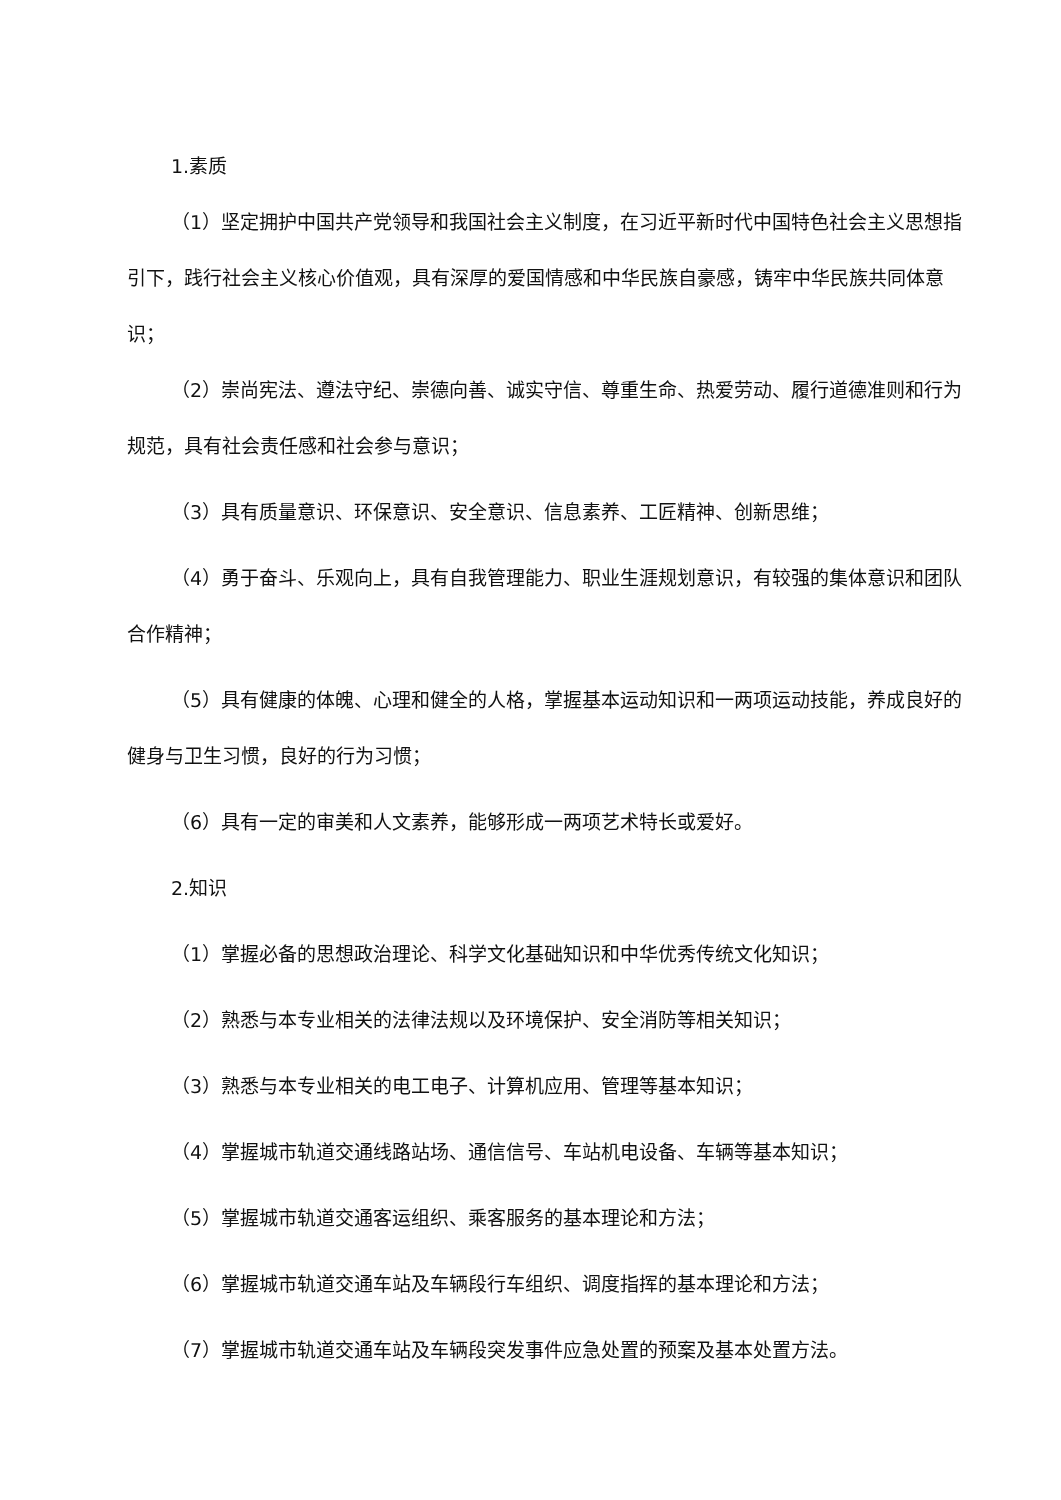1.素质
（1）坚定拥护中国共产党领导和我国社会主义制度，在习近平新时代中国特色社会主义思想指引下，践行社会主义核心价值观，具有深厚的爱国情感和中华民族自豪感，铸牢中华民族共同体意识；
（2）崇尚宪法、遵法守纪、崇德向善、诚实守信、尊重生命、热爱劳动、履行道德准则和行为规范，具有社会责任感和社会参与意识；
（3）具有质量意识、环保意识、安全意识、信息素养、工匠精神、创新思维；
（4）勇于奋斗、乐观向上，具有自我管理能力、职业生涯规划意识，有较强的集体意识和团队合作精神；
（5）具有健康的体魄、心理和健全的人格，掌握基本运动知识和一两项运动技能，养成良好的健身与卫生习惯，良好的行为习惯；
（6）具有一定的审美和人文素养，能够形成一两项艺术特长或爱好。
2.知识
（1）掌握必备的思想政治理论、科学文化基础知识和中华优秀传统文化知识；
（2）熟悉与本专业相关的法律法规以及环境保护、安全消防等相关知识；
（3）熟悉与本专业相关的电工电子、计算机应用、管理等基本知识；
（4）掌握城市轨道交通线路站场、通信信号、车站机电设备、车辆等基本知识；
（5）掌握城市轨道交通客运组织、乘客服务的基本理论和方法；
（6）掌握城市轨道交通车站及车辆段行车组织、调度指挥的基本理论和方法；
（7）掌握城市轨道交通车站及车辆段突发事件应急处置的预案及基本处置方法。